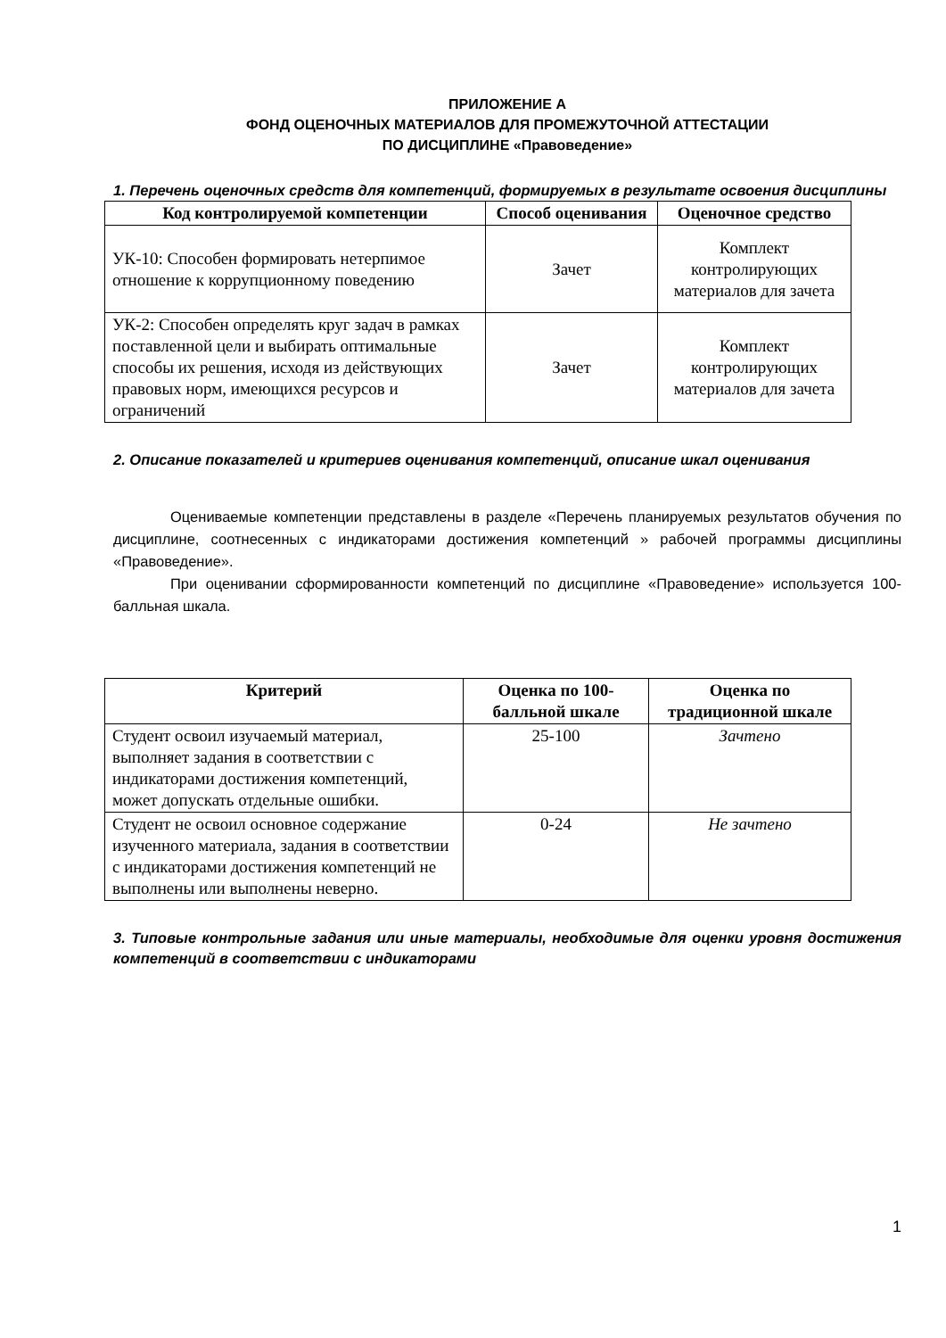ПРИЛОЖЕНИЕ А
ФОНД ОЦЕНОЧНЫХ МАТЕРИАЛОВ ДЛЯ ПРОМЕЖУТОЧНОЙ АТТЕСТАЦИИ
ПО ДИСЦИПЛИНЕ «Правоведение»
1. Перечень оценочных средств для компетенций, формируемых в результате освоения дисциплины
| Код контролируемой компетенции | Способ оценивания | Оценочное средство |
| --- | --- | --- |
| УК-10: Способен формировать нетерпимое отношение к коррупционному поведению | Зачет | Комплект контролирующих материалов для зачета |
| УК-2: Способен определять круг задач в рамках поставленной цели и выбирать оптимальные способы их решения, исходя из действующих правовых норм, имеющихся ресурсов и ограничений | Зачет | Комплект контролирующих материалов для зачета |
2. Описание показателей и критериев оценивания компетенций, описание шкал оценивания
Оцениваемые компетенции представлены в разделе «Перечень планируемых результатов обучения по дисциплине, соотнесенных с индикаторами достижения компетенций » рабочей программы дисциплины «Правоведение».
При оценивании сформированности компетенций по дисциплине «Правоведение» используется 100-балльная шкала.
| Критерий | Оценка по 100-балльной шкале | Оценка по традиционной шкале |
| --- | --- | --- |
| Студент освоил изучаемый материал, выполняет задания в соответствии с индикаторами достижения компетенций, может допускать отдельные ошибки. | 25-100 | Зачтено |
| Студент не освоил основное содержание изученного материала, задания в соответствии с индикаторами достижения компетенций не выполнены или выполнены неверно. | 0-24 | Не зачтено |
3. Типовые контрольные задания или иные материалы, необходимые для оценки уровня достижения компетенций в соответствии с индикаторами
1